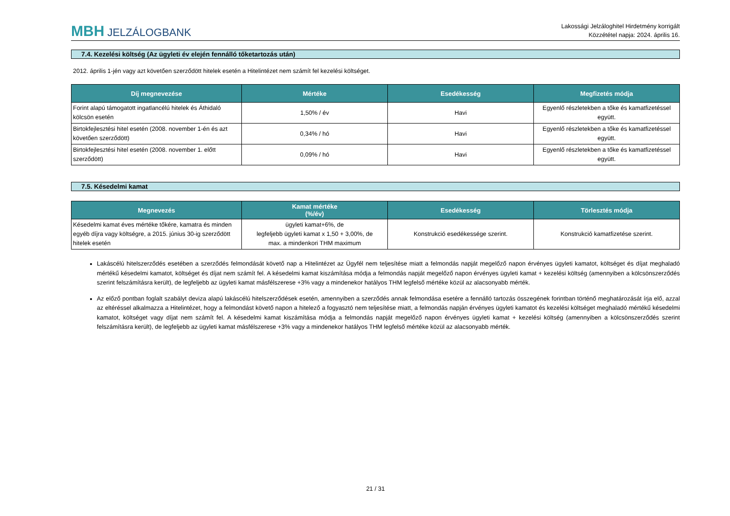MBH JELZÁLOGBANK
Lakossági Jelzáloghitel Hirdetmény korrigált
Közzététel napja: 2024. április 16.
7.4. Kezelési költség (Az ügyleti év elején fennálló tőketartozás után)
2012. április 1-jén vagy azt követően szerződött hitelek esetén a Hitelintézet nem számít fel kezelési költséget.
| Díj megnevezése | Mértéke | Esedékesség | Megfizetés módja |
| --- | --- | --- | --- |
| Forint alapú támogatott ingatlancélú hitelek és Áthidaló kölcsön esetén | 1,50% / év | Havi | Egyenlő részletekben a tőke és kamatfizetéssel együtt. |
| Birtokfejlesztési hitel esetén (2008. november 1-én és azt követően szerződött) | 0,34% / hó | Havi | Egyenlő részletekben a tőke és kamatfizetéssel együtt. |
| Birtokfejlesztési hitel esetén (2008. november 1. előtt szerződött) | 0,09% / hó | Havi | Egyenlő részletekben a tőke és kamatfizetéssel együtt. |
7.5. Késedelmi kamat
| Megnevezés | Kamat mértéke (%/év) | Esedékesség | Törlesztés módja |
| --- | --- | --- | --- |
| Késedelmi kamat éves mértéke tőkére, kamatra és minden egyéb díjra vagy költségre, a 2015. június 30-ig szerződött hitelek esetén | ügyleti kamat+6%, de legfeljebb ügyleti kamat x 1,50 + 3,00%, de max. a mindenkori THM maximum | Konstrukció esedékessége szerint. | Konstrukció kamatfizetése szerint. |
Lakáscélú hitelszerződés esetében a szerződés felmondását követő nap a Hitelintézet az Ügyfél nem teljesítése miatt a felmondás napját megelőző napon érvényes ügyleti kamatot, költséget és díjat meghaladó mértékű késedelmi kamatot, költséget és díjat nem számít fel. A késedelmi kamat kiszámítása módja a felmondás napját megelőző napon érvényes ügyleti kamat + kezelési költség (amennyiben a kölcsönszerződés szerint felszámításra került), de legfeljebb az ügyleti kamat másfélszerese +3% vagy a mindenekor hatályos THM legfelső mértéke közül az alacsonyabb mérték.
Az előző pontban foglalt szabályt deviza alapú lakáscélú hitelszerződések esetén, amennyiben a szerződés annak felmondása esetére a fennálló tartozás összegének forintban történő meghatározását írja elő, azzal az eltéréssel alkalmazza a Hitelintézet, hogy a felmondást követő napon a hitelező a fogyasztó nem teljesítése miatt, a felmondás napján érvényes ügyleti kamatot és kezelési költséget meghaladó mértékű késedelmi kamatot, költséget vagy díjat nem számít fel. A késedelmi kamat kiszámítása módja a felmondás napját megelőző napon érvényes ügyleti kamat + kezelési költség (amennyiben a kölcsönszerződés szerint felszámításra került), de legfeljebb az ügyleti kamat másfélszerese +3% vagy a mindenekor hatályos THM legfelső mértéke közül az alacsonyabb mérték.
21 / 31